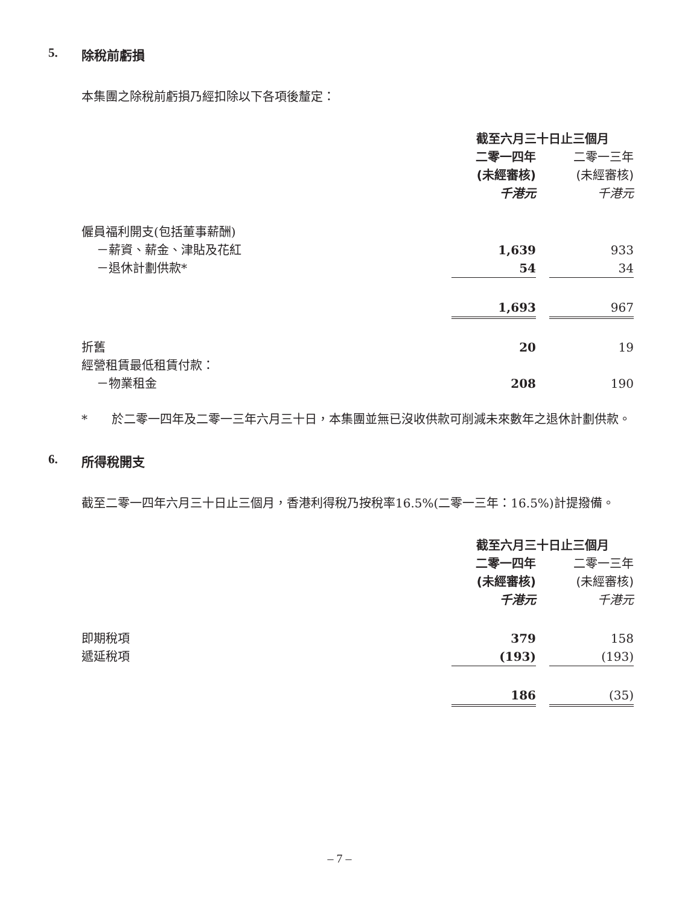5. 除稅前虧損
本集團之除稅前虧損乃經扣除以下各項後釐定：
| | 截至六月三十日止三個月 | | |
| --- | --- | --- | --- |
| | 二零一四年 | | 二零一三年 |
| | (未經審核) | | (未經審核) |
| | 千港元 | | 千港元 |
| 僱員福利開支(包括董事薪酬) | | | |
| －薪資、薪金、津貼及花紅 | 1,639 | | 933 |
| －退休計劃供款* | 54 | | 34 |
| | 1,693 | | 967 |
| 折舊 | 20 | | 19 |
| 經營租賃最低租賃付款： | | | |
| －物業租金 | 208 | | 190 |
* 於二零一四年及二零一三年六月三十日，本集團並無已沒收供款可削減未來數年之退休計劃供款。
6. 所得稅開支
截至二零一四年六月三十日止三個月，香港利得稅乃按稅率16.5%(二零一三年：16.5%)計提撥備。
| | 截至六月三十日止三個月 | | |
| --- | --- | --- | --- |
| | 二零一四年 | | 二零一三年 |
| | (未經審核) | | (未經審核) |
| | 千港元 | | 千港元 |
| 即期稅項 | 379 | | 158 |
| 遞延稅項 | (193) | | (193) |
| | 186 | | (35) |
– 7 –